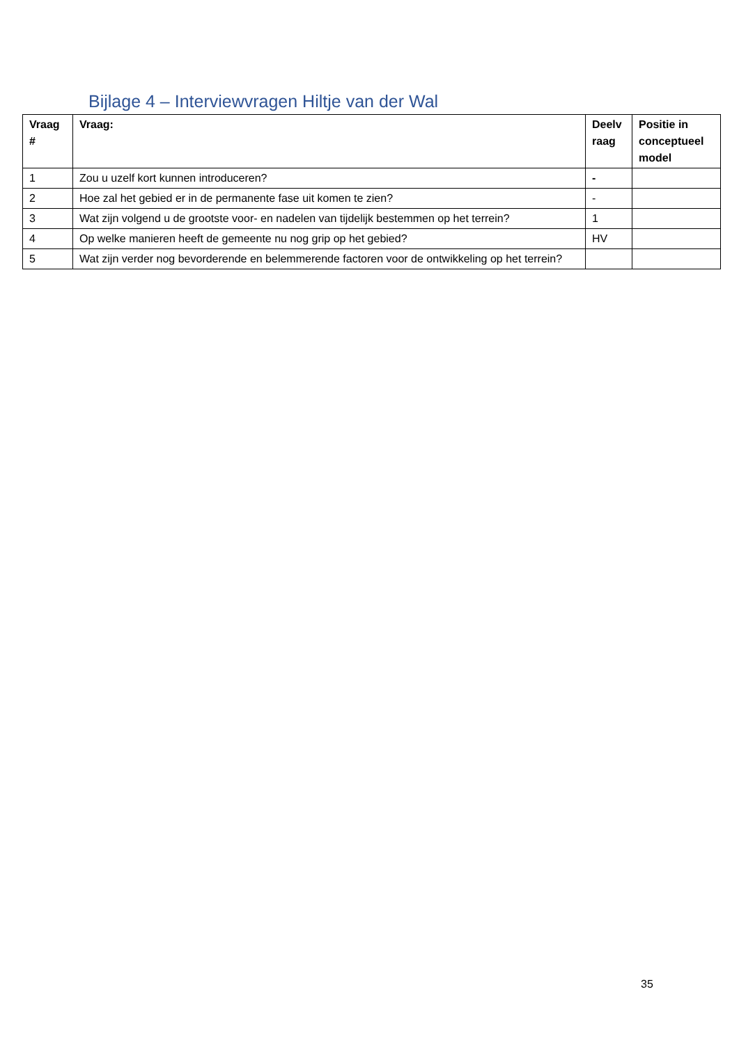Bijlage 4 – Interviewvragen Hiltje van der Wal
| Vraag # | Vraag: | Deelv raag | Positie in conceptueel model |
| --- | --- | --- | --- |
| 1 | Zou u uzelf kort kunnen introduceren? | - | |
| 2 | Hoe zal het gebied er in de permanente fase uit komen te zien? | - | |
| 3 | Wat zijn volgend u de grootste voor- en nadelen van tijdelijk bestemmen op het terrein? | 1 | |
| 4 | Op welke manieren heeft de gemeente nu nog grip op het gebied? | HV | |
| 5 | Wat zijn verder nog bevorderende en belemmerende factoren voor de ontwikkeling op het terrein? | | |
35